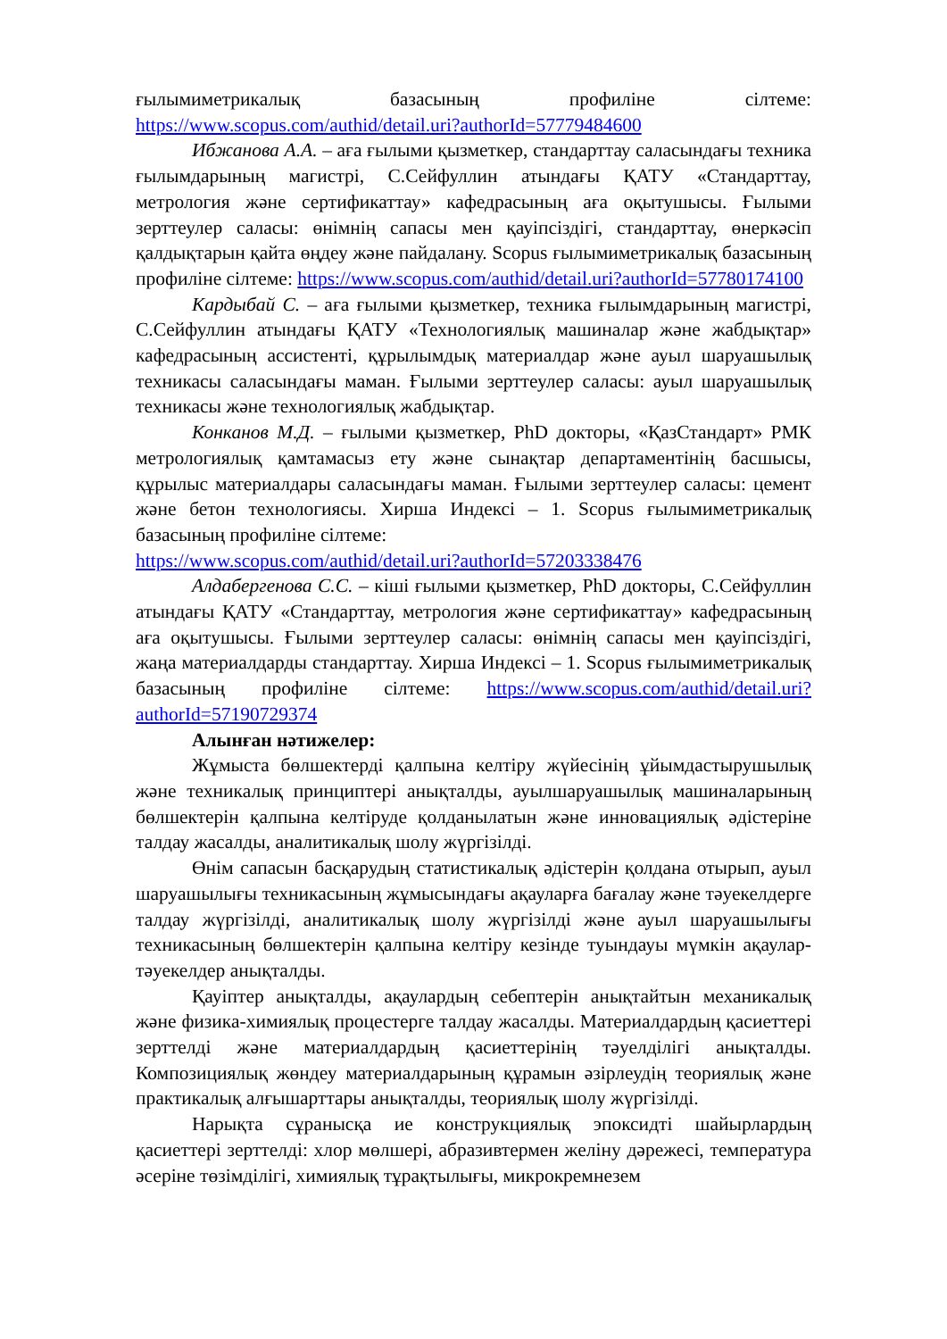ғылымиметрикалық базасының профиліне сілтеме:
https://www.scopus.com/authid/detail.uri?authorId=57779484600
Ибжанова А.А. – аға ғылыми қызметкер, стандарттау саласындағы техника ғылымдарының магистрі, С.Сейфуллин атындағы ҚАТУ «Стандарттау, метрология және сертификаттау» кафедрасының аға оқытушысы. Ғылыми зерттеулер саласы: өнімнің сапасы мен қауіпсіздігі, стандарттау, өнеркәсіп қалдықтарын қайта өңдеу және пайдалану. Scopus ғылымиметрикалық базасының профиліне сілтеме: https://www.scopus.com/authid/detail.uri?authorId=57780174100
Кардыбай С. – аға ғылыми қызметкер, техника ғылымдарының магистрі, С.Сейфуллин атындағы ҚАТУ «Технологиялық машиналар және жабдықтар» кафедрасының ассистенті, құрылымдық материалдар және ауыл шаруашылық техникасы саласындағы маман. Ғылыми зерттеулер саласы: ауыл шаруашылық техникасы және технологиялық жабдықтар.
Конканов М.Д. – ғылыми қызметкер, PhD докторы, «ҚазСтандарт» РМК метрологиялық қамтамасыз ету және сынақтар департаментінің басшысы, құрылыс материалдары саласындағы маман. Ғылыми зерттеулер саласы: цемент және бетон технологиясы. Хирша Индексі – 1. Scopus ғылымиметрикалық базасының профиліне сілтеме:
https://www.scopus.com/authid/detail.uri?authorId=57203338476
Алдабергенова С.С. – кіші ғылыми қызметкер, PhD докторы, С.Сейфуллин атындағы ҚАТУ «Стандарттау, метрология және сертификаттау» кафедрасының аға оқытушысы. Ғылыми зерттеулер саласы: өнімнің сапасы мен қауіпсіздігі, жаңа материалдарды стандарттау. Хирша Индексі – 1. Scopus ғылымиметрикалық базасының профиліне сілтеме: https://www.scopus.com/authid/detail.uri?authorId=57190729374
Алынған нәтижелер:
Жұмыста бөлшектерді қалпына келтіру жүйесінің ұйымдастырушылық және техникалық принциптері анықталды, ауылшаруашылық машиналарының бөлшектерін қалпына келтіруде қолданылатын және инновациялық әдістеріне талдау жасалды, аналитикалық шолу жүргізілді.
Өнім сапасын басқарудың статистикалық әдістерін қолдана отырып, ауыл шаруашылығы техникасының жұмысындағы ақауларға бағалау және тәуекелдерге талдау жүргізілді, аналитикалық шолу жүргізілді және ауыл шаруашылығы техникасының бөлшектерін қалпына келтіру кезінде туындауы мүмкін ақаулар-тәуекелдер анықталды.
Қауіптер анықталды, ақаулардың себептерін анықтайтын механикалық және физика-химиялық процестерге талдау жасалды. Материалдардың қасиеттері зерттелді және материалдардың қасиеттерінің тәуелділігі анықталды. Композициялық жөндеу материалдарының құрамын әзірлеудің теориялық және практикалық алғышарттары анықталды, теориялық шолу жүргізілді.
Нарықта сұранысқа ие конструкциялық эпоксидті шайырлардың қасиеттері зерттелді: хлор мөлшері, абразивтермен желіну дәрежесі, температура әсеріне төзімділігі, химиялық тұрақтылығы, микрокремнезем